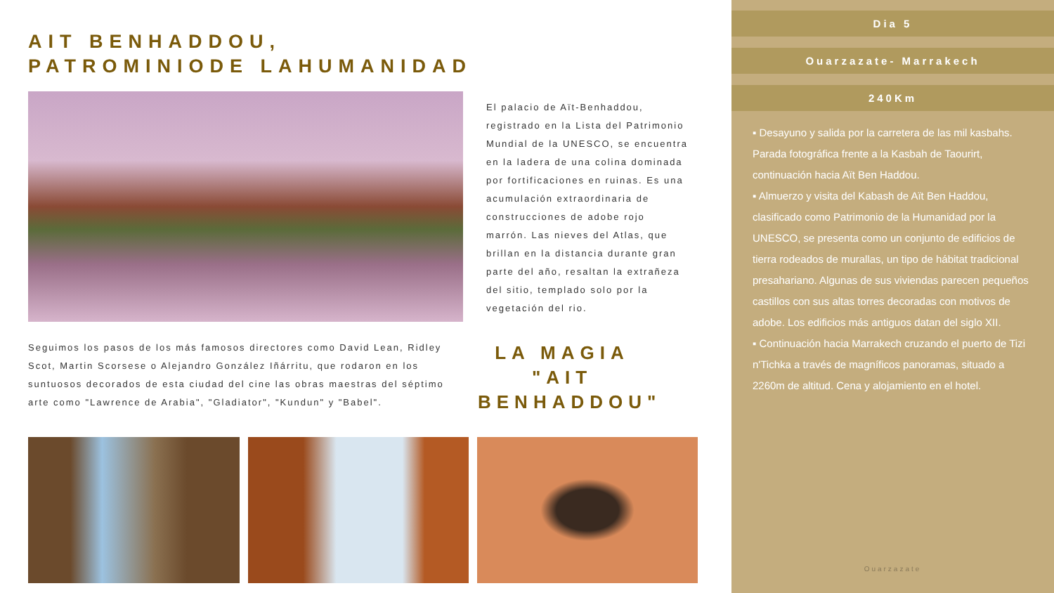AIT BENHADDOU,
PATROMINIODE LAHUMANIDAD
El palacio de Aït-Benhaddou, registrado en la Lista del Patrimonio Mundial de la UNESCO, se encuentra en la ladera de una colina dominada por fortificaciones en ruinas. Es una acumulación extraordinaria de construcciones de adobe rojo marrón. Las nieves del Atlas, que brillan en la distancia durante gran parte del año, resaltan la extrañeza del sitio, templado solo por la vegetación del rio.
Seguimos los pasos de los más famosos directores como David Lean, Ridley Scot, Martin Scorsese o Alejandro González Iñárritu, que rodaron en los suntuosos decorados de esta ciudad del cine las obras maestras del séptimo arte como "Lawrence de Arabia", "Gladiator", "Kundun" y "Babel".
LA MAGIA "AIT BENHADDOU"
Dia 5
Ouarzazate- Marrakech
240Km
▪ Desayuno y salida por la carretera de las mil kasbahs. Parada fotográfica frente a la Kasbah de Taourirt, continuación hacia Aït Ben Haddou.
▪ Almuerzo y visita del Kabash de Aït Ben Haddou, clasificado como Patrimonio de la Humanidad por la UNESCO, se presenta como un conjunto de edificios de tierra rodeados de murallas, un tipo de hábitat tradicional presahariano. Algunas de sus viviendas parecen pequeños castillos con sus altas torres decoradas con motivos de adobe. Los edificios más antiguos datan del siglo XII.
▪ Continuación hacia Marrakech cruzando el puerto de Tizi n'Tichka a través de magníficos panoramas, situado a 2260m de altitud. Cena y alojamiento en el hotel.
Ouarzazate